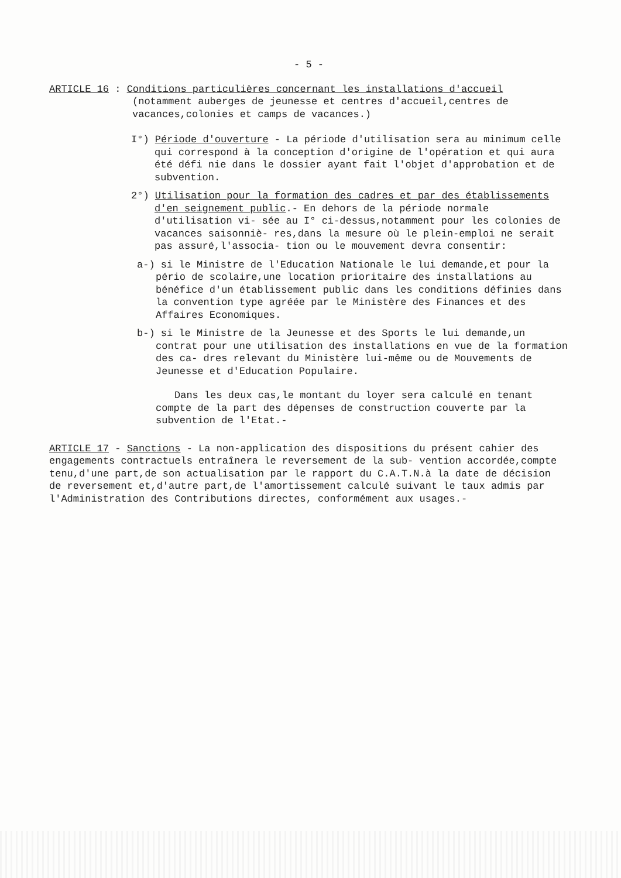- 5 -
ARTICLE 16 : Conditions particulières concernant les installations d'accueil
(notamment auberges de jeunesse et centres d'accueil,centres de vacances,colonies et camps de vacances.)
I°) Période d'ouverture - La période d'utilisation sera au minimum celle qui correspond à la conception d'origine de l'opération et qui aura été défi nie dans le dossier ayant fait l'objet d'approbation et de subvention.
2°) Utilisation pour la formation des cadres et par des établissements d'en seignement public.- En dehors de la période normale d'utilisation vi- sée au I° ci-dessus,notamment pour les colonies de vacances saisonniè- res,dans la mesure où le plein-emploi ne serait pas assuré,l'associa- tion ou le mouvement devra consentir:
a-) si le Ministre de l'Education Nationale le lui demande,et pour la pério de scolaire,une location prioritaire des installations au bénéfice d'un établissement public dans les conditions définies dans la convention type agréée par le Ministère des Finances et des Affaires Economiques.
b-) si le Ministre de la Jeunesse et des Sports le lui demande,un contrat pour une utilisation des installations en vue de la formation des ca- dres relevant du Ministère lui-même ou de Mouvements de Jeunesse et d'Education Populaire.
Dans les deux cas,le montant du loyer sera calculé en tenant compte de la part des dépenses de construction couverte par la subvention de l'Etat.-
ARTICLE 17 - Sanctions - La non-application des dispositions du présent cahier des engagements contractuels entraînera le reversement de la sub- vention accordée,compte tenu,d'une part,de son actualisation par le rapport du C.A.T.N.à la date de décision de reversement et,d'autre part,de l'amortissement calculé suivant le taux admis par l'Administration des Contributions directes, conformément aux usages.-